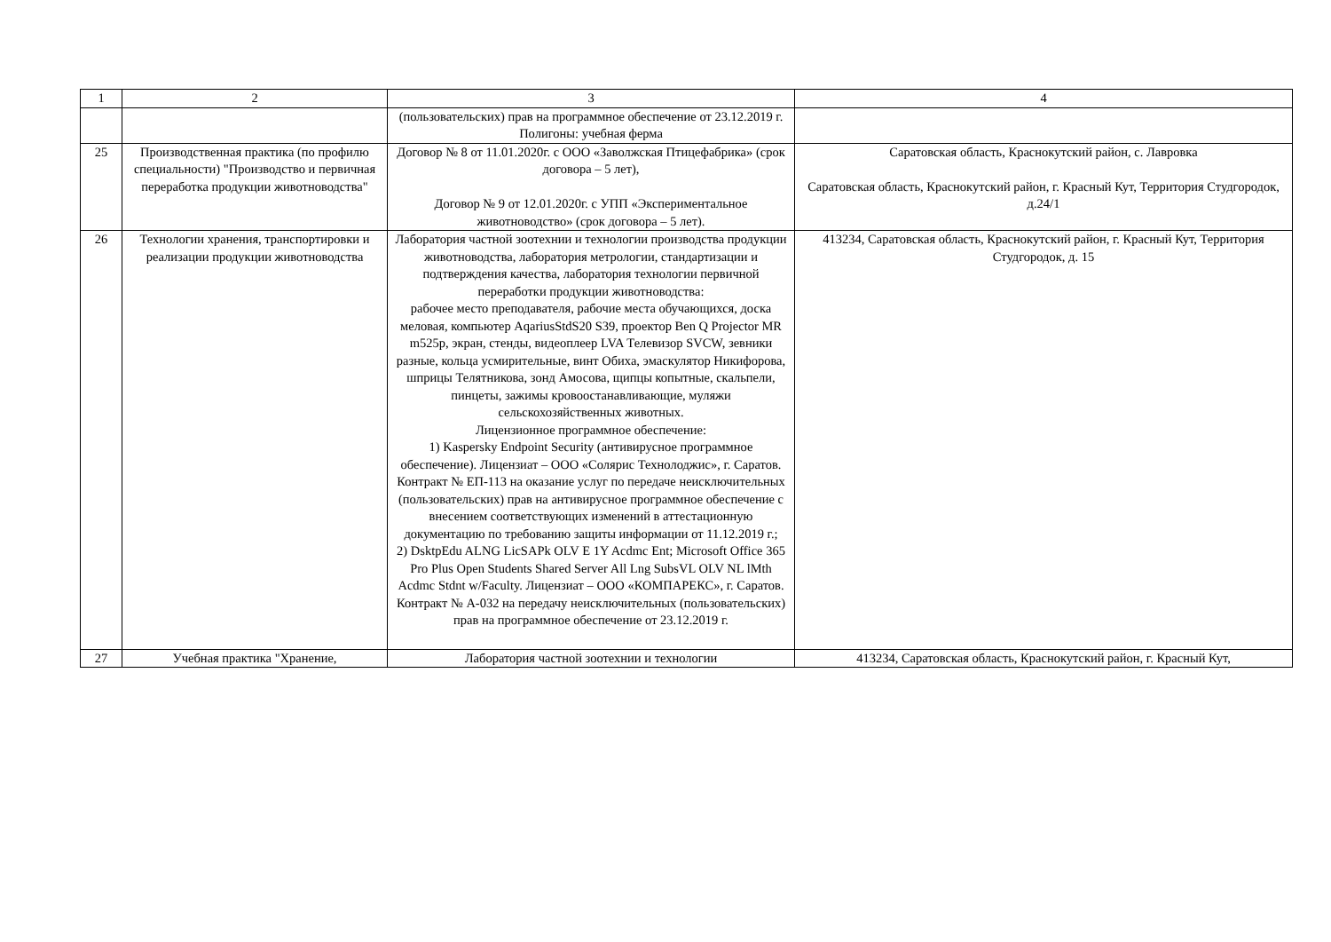| 1 | 2 | 3 | 4 |
| --- | --- | --- | --- |
| | | (пользовательских) прав на программное обеспечение от 23.12.2019 г. Полигоны: учебная ферма | |
| 25 | Производственная практика (по профилю специальности) "Производство и первичная переработка продукции животноводства" | Договор № 8 от 11.01.2020г. с ООО «Заволжская Птицефабрика» (срок договора – 5 лет), Договор № 9 от 12.01.2020г. с УПП «Экспериментальное животноводство» (срок договора – 5 лет). | Саратовская область, Краснокутский район, с. Лавровка Саратовская область, Краснокутский район, г. Красный Кут, Территория Студгородок, д.24/1 |
| 26 | Технологии хранения, транспортировки и реализации продукции животноводства | Лаборатория частной зоотехнии и технологии производства продукции животноводства, лаборатория метрологии, стандартизации и подтверждения качества, лаборатория технологии первичной переработки продукции животноводства: рабочее место преподавателя, рабочие места обучающихся, доска меловая, компьютер AqariusStdS20 S39, проектор Ben Q Projector MR m525p, экран, стенды, видеоплеер LVA Телевизор SVCW, зевники разные, кольца усмирительные, винт Обиха, эмаскулятор Никифорова, шприцы Телятникова, зонд Амосова, щипцы копытные, скальпели, пинцеты, зажимы кровоостанавливающие, муляжи сельскохозяйственных животных. Лицензионное программное обеспечение: 1) Kaspersky Endpoint Security (антивирусное программное обеспечение). Лицензиат – ООО «Солярис Технолоджис», г. Саратов. Контракт № ЕП-113 на оказание услуг по передаче неисключительных (пользовательских) прав на антивирусное программное обеспечение с внесением соответствующих изменений в аттестационную документацию по требованию защиты информации от 11.12.2019 г.; 2) DsktpEdu ALNG LicSAPk OLV E 1Y Acdmc Ent; Microsoft Office 365 Pro Plus Open Students Shared Server All Lng SubsVL OLV NL lMth Acdmc Stdnt w/Faculty. Лицензиат – ООО «КОМПАРЕКС», г. Саратов. Контракт № А-032 на передачу неисключительных (пользовательских) прав на программное обеспечение от 23.12.2019 г. | 413234, Саратовская область, Краснокутский район, г. Красный Кут, Территория Студгородок, д. 15 |
| 27 | Учебная практика "Хранение, | Лаборатория частной зоотехнии и технологии | 413234, Саратовская область, Краснокутский район, г. Красный Кут, |